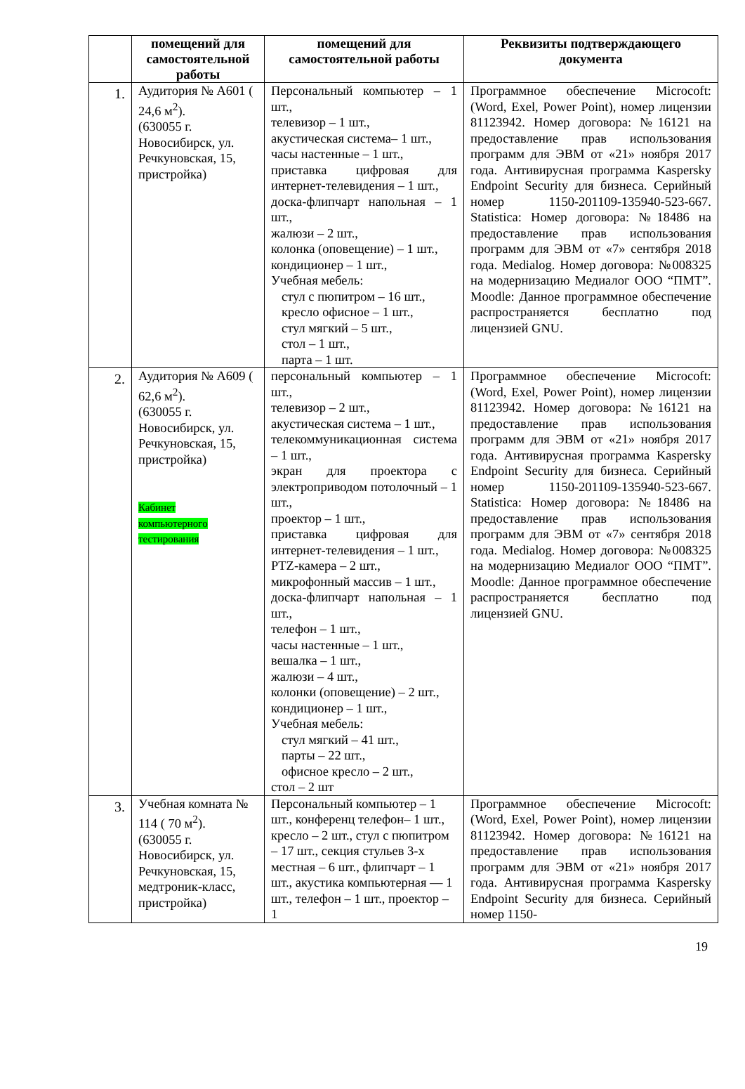| | помещений для самостоятельной работы | помещений для самостоятельной работы | Реквизиты подтверждающего документа |
| --- | --- | --- | --- |
| 1. | Аудитория № А601 ( 24,6 м<sup>2</sup>). (630055 г. Новосибирск, ул. Речкуновская, 15, пристройка) | Персональный компьютер – 1 шт., телевизор – 1 шт., акустическая система– 1 шт., часы настенные – 1 шт., приставка цифровая для интернет-телевидения – 1 шт., доска-флипчарт напольная – 1 шт., жалюзи – 2 шт., колонка (оповещение) – 1 шт., кондиционер – 1 шт., Учебная мебель: стул с пюпитром – 16 шт., кресло офисное – 1 шт., стул мягкий – 5 шт., стол – 1 шт., парта – 1 шт. | Программное обеспечение Microcoft: (Word, Exel, Power Point), номер лицензии 81123942. Номер договора: №16121 на предоставление прав использования программ для ЭВМ от «21» ноября 2017 года. Антивирусная программа Kaspersky Endpoint Security для бизнеса. Серийный номер 1150-201109-135940-523-667. Statistica: Номер договора: №18486 на предоставление прав использования программ для ЭВМ от «7» сентября 2018 года. Medialog. Номер договора: №008325 на модернизацию Медиалог ООО “ПМТ”. Moodle: Данное программное обеспечение распространяется бесплатно под лицензией GNU. |
| 2. | Аудитория № А609 ( 62,6 м<sup>2</sup>). (630055 г. Новосибирск, ул. Речкуновская, 15, пристройка) Кабинет компьютерного тестирования | персональный компьютер – 1 шт., телевизор – 2 шт., акустическая система – 1 шт., телекоммуникационная система – 1 шт., экран для проектора с электроприводом потолочный – 1 шт., проектор – 1 шт., приставка цифровая для интернет-телевидения – 1 шт., PTZ-камера – 2 шт., микрофонный массив – 1 шт., доска-флипчарт напольная – 1 шт., телефон – 1 шт., часы настенные – 1 шт., вешалка – 1 шт., жалюзи – 4 шт., колонки (оповещение) – 2 шт., кондиционер – 1 шт., Учебная мебель: стул мягкий – 41 шт., парты – 22 шт., офисное кресло – 2 шт., стол – 2 шт | Программное обеспечение Microcoft: (Word, Exel, Power Point), номер лицензии 81123942. Номер договора: №16121 на предоставление прав использования программ для ЭВМ от «21» ноября 2017 года. Антивирусная программа Kaspersky Endpoint Security для бизнеса. Серийный номер 1150-201109-135940-523-667. Statistica: Номер договора: №18486 на предоставление прав использования программ для ЭВМ от «7» сентября 2018 года. Medialog. Номер договора: №008325 на модернизацию Медиалог ООО “ПМТ”. Moodle: Данное программное обеспечение распространяется бесплатно под лицензией GNU. |
| 3. | Учебная комната № 114 ( 70 м<sup>2</sup>). (630055 г. Новосибирск, ул. Речкуновская, 15, медтроник-класс, пристройка) | Персональный компьютер – 1 шт., конференц телефон– 1 шт., кресло – 2 шт., стул с пюпитром – 17 шт., секция стульев 3-х местная – 6 шт., флипчарт – 1 шт., акустика компьютерная — 1 шт., телефон – 1 шт., проектор – 1 | Программное обеспечение Microcoft: (Word, Exel, Power Point), номер лицензии 81123942. Номер договора: №16121 на предоставление прав использования программ для ЭВМ от «21» ноября 2017 года. Антивирусная программа Kaspersky Endpoint Security для бизнеса. Серийный номер 1150- |
19